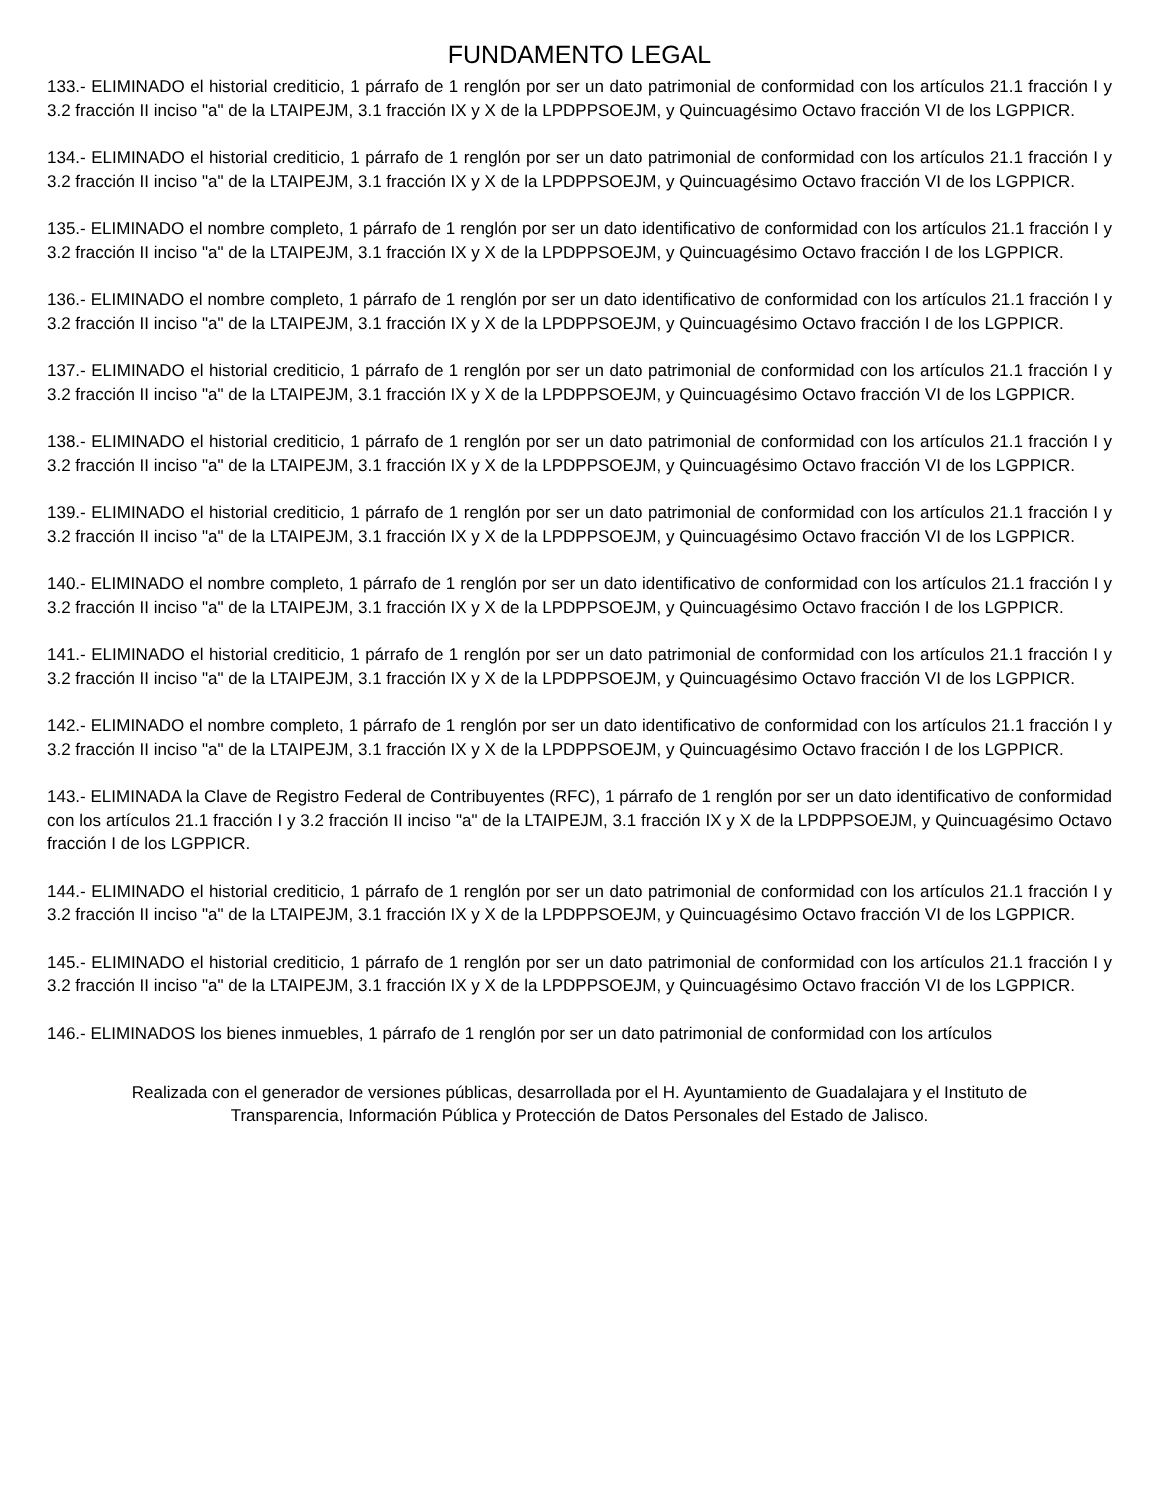FUNDAMENTO LEGAL
133.- ELIMINADO el historial crediticio, 1 párrafo de 1 renglón por ser un dato patrimonial de conformidad con los artículos 21.1 fracción I y 3.2 fracción II inciso "a" de la LTAIPEJM, 3.1 fracción IX y X de la LPDPPSOEJM, y Quincuagésimo Octavo fracción VI de los LGPPICR.
134.- ELIMINADO el historial crediticio, 1 párrafo de 1 renglón por ser un dato patrimonial de conformidad con los artículos 21.1 fracción I y 3.2 fracción II inciso "a" de la LTAIPEJM, 3.1 fracción IX y X de la LPDPPSOEJM, y Quincuagésimo Octavo fracción VI de los LGPPICR.
135.- ELIMINADO el nombre completo, 1 párrafo de 1 renglón por ser un dato identificativo de conformidad con los artículos 21.1 fracción I y 3.2 fracción II inciso "a" de la LTAIPEJM, 3.1 fracción IX y X de la LPDPPSOEJM, y Quincuagésimo Octavo fracción I de los LGPPICR.
136.- ELIMINADO el nombre completo, 1 párrafo de 1 renglón por ser un dato identificativo de conformidad con los artículos 21.1 fracción I y 3.2 fracción II inciso "a" de la LTAIPEJM, 3.1 fracción IX y X de la LPDPPSOEJM, y Quincuagésimo Octavo fracción I de los LGPPICR.
137.- ELIMINADO el historial crediticio, 1 párrafo de 1 renglón por ser un dato patrimonial de conformidad con los artículos 21.1 fracción I y 3.2 fracción II inciso "a" de la LTAIPEJM, 3.1 fracción IX y X de la LPDPPSOEJM, y Quincuagésimo Octavo fracción VI de los LGPPICR.
138.- ELIMINADO el historial crediticio, 1 párrafo de 1 renglón por ser un dato patrimonial de conformidad con los artículos 21.1 fracción I y 3.2 fracción II inciso "a" de la LTAIPEJM, 3.1 fracción IX y X de la LPDPPSOEJM, y Quincuagésimo Octavo fracción VI de los LGPPICR.
139.- ELIMINADO el historial crediticio, 1 párrafo de 1 renglón por ser un dato patrimonial de conformidad con los artículos 21.1 fracción I y 3.2 fracción II inciso "a" de la LTAIPEJM, 3.1 fracción IX y X de la LPDPPSOEJM, y Quincuagésimo Octavo fracción VI de los LGPPICR.
140.- ELIMINADO el nombre completo, 1 párrafo de 1 renglón por ser un dato identificativo de conformidad con los artículos 21.1 fracción I y 3.2 fracción II inciso "a" de la LTAIPEJM, 3.1 fracción IX y X de la LPDPPSOEJM, y Quincuagésimo Octavo fracción I de los LGPPICR.
141.- ELIMINADO el historial crediticio, 1 párrafo de 1 renglón por ser un dato patrimonial de conformidad con los artículos 21.1 fracción I y 3.2 fracción II inciso "a" de la LTAIPEJM, 3.1 fracción IX y X de la LPDPPSOEJM, y Quincuagésimo Octavo fracción VI de los LGPPICR.
142.- ELIMINADO el nombre completo, 1 párrafo de 1 renglón por ser un dato identificativo de conformidad con los artículos 21.1 fracción I y 3.2 fracción II inciso "a" de la LTAIPEJM, 3.1 fracción IX y X de la LPDPPSOEJM, y Quincuagésimo Octavo fracción I de los LGPPICR.
143.- ELIMINADA la Clave de Registro Federal de Contribuyentes (RFC), 1 párrafo de 1 renglón por ser un dato identificativo de conformidad con los artículos 21.1 fracción I y 3.2 fracción II inciso "a" de la LTAIPEJM, 3.1 fracción IX y X de la LPDPPSOEJM, y Quincuagésimo Octavo fracción I de los LGPPICR.
144.- ELIMINADO el historial crediticio, 1 párrafo de 1 renglón por ser un dato patrimonial de conformidad con los artículos 21.1 fracción I y 3.2 fracción II inciso "a" de la LTAIPEJM, 3.1 fracción IX y X de la LPDPPSOEJM, y Quincuagésimo Octavo fracción VI de los LGPPICR.
145.- ELIMINADO el historial crediticio, 1 párrafo de 1 renglón por ser un dato patrimonial de conformidad con los artículos 21.1 fracción I y 3.2 fracción II inciso "a" de la LTAIPEJM, 3.1 fracción IX y X de la LPDPPSOEJM, y Quincuagésimo Octavo fracción VI de los LGPPICR.
146.- ELIMINADOS los bienes inmuebles, 1 párrafo de 1 renglón por ser un dato patrimonial de conformidad con los artículos
Realizada con el generador de versiones públicas, desarrollada por el H. Ayuntamiento de Guadalajara y el Instituto de
Transparencia, Información Pública y Protección de Datos Personales del Estado de Jalisco.